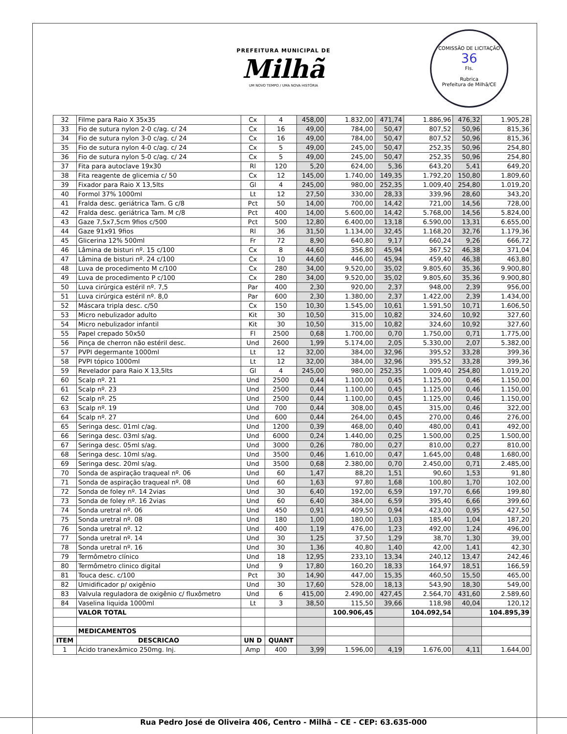PREFEITURA MUNICIPAL DE
Milhã
UM NOVO TEMPO / UMA NOVA HISTÓRIA
COMISSÃO DE LICITAÇÃO
36
Fls.
Rubrica
Prefeitura de Milhã/CE
| 32 | Filme para Raio X 35x35 | Cx | 4 | 458,00 | 1.832,00 | 471,74 | 1.886,96 | 476,32 | 1.905,28 |
| 33 | Fio de sutura nylon 2-0 c/ag. c/ 24 | Cx | 16 | 49,00 | 784,00 | 50,47 | 807,52 | 50,96 | 815,36 |
| 34 | Fio de sutura nylon 3-0 c/ag. c/ 24 | Cx | 16 | 49,00 | 784,00 | 50,47 | 807,52 | 50,96 | 815,36 |
| 35 | Fio de sutura nylon 4-0 c/ag. c/ 24 | Cx | 5 | 49,00 | 245,00 | 50,47 | 252,35 | 50,96 | 254,80 |
| 36 | Fio de sutura nylon 5-0 c/ag. c/ 24 | Cx | 5 | 49,00 | 245,00 | 50,47 | 252,35 | 50,96 | 254,80 |
| 37 | Fita para autoclave 19x30 | Rl | 120 | 5,20 | 624,00 | 5,36 | 643,20 | 5,41 | 649,20 |
| 38 | Fita reagente de glicemia c/ 50 | Cx | 12 | 145,00 | 1.740,00 | 149,35 | 1.792,20 | 150,80 | 1.809,60 |
| 39 | Fixador para Raio X 13,5lts | Gl | 4 | 245,00 | 980,00 | 252,35 | 1.009,40 | 254,80 | 1.019,20 |
| 40 | Formol 37% 1000ml | Lt | 12 | 27,50 | 330,00 | 28,33 | 339,96 | 28,60 | 343,20 |
| 41 | Fralda desc. geriátrica Tam. G c/8 | Pct | 50 | 14,00 | 700,00 | 14,42 | 721,00 | 14,56 | 728,00 |
| 42 | Fralda desc. geriátrica Tam. M c/8 | Pct | 400 | 14,00 | 5.600,00 | 14,42 | 5.768,00 | 14,56 | 5.824,00 |
| 43 | Gaze 7,5x7,5cm 9fios c/500 | Pct | 500 | 12,80 | 6.400,00 | 13,18 | 6.590,00 | 13,31 | 6.655,00 |
| 44 | Gaze 91x91 9fios | Rl | 36 | 31,50 | 1.134,00 | 32,45 | 1.168,20 | 32,76 | 1.179,36 |
| 45 | Glicerina 12% 500ml | Fr | 72 | 8,90 | 640,80 | 9,17 | 660,24 | 9,26 | 666,72 |
| 46 | Lâmina de bisturi nº. 15 c/100 | Cx | 8 | 44,60 | 356,80 | 45,94 | 367,52 | 46,38 | 371,04 |
| 47 | Lâmina de bisturi nº. 24 c/100 | Cx | 10 | 44,60 | 446,00 | 45,94 | 459,40 | 46,38 | 463,80 |
| 48 | Luva de procedimento M c/100 | Cx | 280 | 34,00 | 9.520,00 | 35,02 | 9.805,60 | 35,36 | 9.900,80 |
| 49 | Luva de procedimento P c/100 | Cx | 280 | 34,00 | 9.520,00 | 35,02 | 9.805,60 | 35,36 | 9.900,80 |
| 50 | Luva cirúrgica estéril nº. 7,5 | Par | 400 | 2,30 | 920,00 | 2,37 | 948,00 | 2,39 | 956,00 |
| 51 | Luva cirúrgica estéril nº. 8,0 | Par | 600 | 2,30 | 1.380,00 | 2,37 | 1.422,00 | 2,39 | 1.434,00 |
| 52 | Máscara tripla desc. c/50 | Cx | 150 | 10,30 | 1.545,00 | 10,61 | 1.591,50 | 10,71 | 1.606,50 |
| 53 | Micro nebulizador adulto | Kit | 30 | 10,50 | 315,00 | 10,82 | 324,60 | 10,92 | 327,60 |
| 54 | Micro nebulizador infantil | Kit | 30 | 10,50 | 315,00 | 10,82 | 324,60 | 10,92 | 327,60 |
| 55 | Papel crepado 50x50 | Fl | 2500 | 0,68 | 1.700,00 | 0,70 | 1.750,00 | 0,71 | 1.775,00 |
| 56 | Pinça de cherron não estéril desc. | Und | 2600 | 1,99 | 5.174,00 | 2,05 | 5.330,00 | 2,07 | 5.382,00 |
| 57 | PVPI degermante 1000ml | Lt | 12 | 32,00 | 384,00 | 32,96 | 395,52 | 33,28 | 399,36 |
| 58 | PVPI tópico 1000ml | Lt | 12 | 32,00 | 384,00 | 32,96 | 395,52 | 33,28 | 399,36 |
| 59 | Revelador para Raio X 13,5lts | Gl | 4 | 245,00 | 980,00 | 252,35 | 1.009,40 | 254,80 | 1.019,20 |
| 60 | Scalp nº. 21 | Und | 2500 | 0,44 | 1.100,00 | 0,45 | 1.125,00 | 0,46 | 1.150,00 |
| 61 | Scalp nº. 23 | Und | 2500 | 0,44 | 1.100,00 | 0,45 | 1.125,00 | 0,46 | 1.150,00 |
| 62 | Scalp nº. 25 | Und | 2500 | 0,44 | 1.100,00 | 0,45 | 1.125,00 | 0,46 | 1.150,00 |
| 63 | Scalp nº. 19 | Und | 700 | 0,44 | 308,00 | 0,45 | 315,00 | 0,46 | 322,00 |
| 64 | Scalp nº. 27 | Und | 600 | 0,44 | 264,00 | 0,45 | 270,00 | 0,46 | 276,00 |
| 65 | Seringa desc. 01ml c/ag. | Und | 1200 | 0,39 | 468,00 | 0,40 | 480,00 | 0,41 | 492,00 |
| 66 | Seringa desc. 03ml s/ag. | Und | 6000 | 0,24 | 1.440,00 | 0,25 | 1.500,00 | 0,25 | 1.500,00 |
| 67 | Seringa desc. 05ml s/ag. | Und | 3000 | 0,26 | 780,00 | 0,27 | 810,00 | 0,27 | 810,00 |
| 68 | Seringa desc. 10ml s/ag. | Und | 3500 | 0,46 | 1.610,00 | 0,47 | 1.645,00 | 0,48 | 1.680,00 |
| 69 | Seringa desc. 20ml s/ag. | Und | 3500 | 0,68 | 2.380,00 | 0,70 | 2.450,00 | 0,71 | 2.485,00 |
| 70 | Sonda de aspiração traqueal nº. 06 | Und | 60 | 1,47 | 88,20 | 1,51 | 90,60 | 1,53 | 91,80 |
| 71 | Sonda de aspiração traqueal nº. 08 | Und | 60 | 1,63 | 97,80 | 1,68 | 100,80 | 1,70 | 102,00 |
| 72 | Sonda de foley nº. 14 2vias | Und | 30 | 6,40 | 192,00 | 6,59 | 197,70 | 6,66 | 199,80 |
| 73 | Sonda de foley nº. 16 2vias | Und | 60 | 6,40 | 384,00 | 6,59 | 395,40 | 6,66 | 399,60 |
| 74 | Sonda uretral nº. 06 | Und | 450 | 0,91 | 409,50 | 0,94 | 423,00 | 0,95 | 427,50 |
| 75 | Sonda uretral nº. 08 | Und | 180 | 1,00 | 180,00 | 1,03 | 185,40 | 1,04 | 187,20 |
| 76 | Sonda uretral nº. 12 | Und | 400 | 1,19 | 476,00 | 1,23 | 492,00 | 1,24 | 496,00 |
| 77 | Sonda uretral nº. 14 | Und | 30 | 1,25 | 37,50 | 1,29 | 38,70 | 1,30 | 39,00 |
| 78 | Sonda uretral nº. 16 | Und | 30 | 1,36 | 40,80 | 1,40 | 42,00 | 1,41 | 42,30 |
| 79 | Termômetro clínico | Und | 18 | 12,95 | 233,10 | 13,34 | 240,12 | 13,47 | 242,46 |
| 80 | Termômetro clinico digital | Und | 9 | 17,80 | 160,20 | 18,33 | 164,97 | 18,51 | 166,59 |
| 81 | Touca desc. c/100 | Pct | 30 | 14,90 | 447,00 | 15,35 | 460,50 | 15,50 | 465,00 |
| 82 | Umidificador p/ oxigênio | Und | 30 | 17,60 | 528,00 | 18,13 | 543,90 | 18,30 | 549,00 |
| 83 | Valvula reguladora de oxigênio c/ fluxômetro | Und | 6 | 415,00 | 2.490,00 | 427,45 | 2.564,70 | 431,60 | 2.589,60 |
| 84 | Vaselina liquida 1000ml | Lt | 3 | 38,50 | 115,50 | 39,66 | 118,98 | 40,04 | 120,12 |
| | VALOR TOTAL | | | | 100.906,45 | | 104.092,54 | | 104.895,39 |
| | MEDICAMENTOS | | | | | | | | |
| ITEM | DESCRICAO | UN D | QUANT | | | | | | |
| 1 | Ácido tranexâmico 250mg. Inj. | Amp | 400 | 3,99 | 1.596,00 | 4,19 | 1.676,00 | 4,11 | 1.644,00 |
Rua Pedro José de Oliveira 406, Centro - Milhã – CE - CEP: 63.635-000